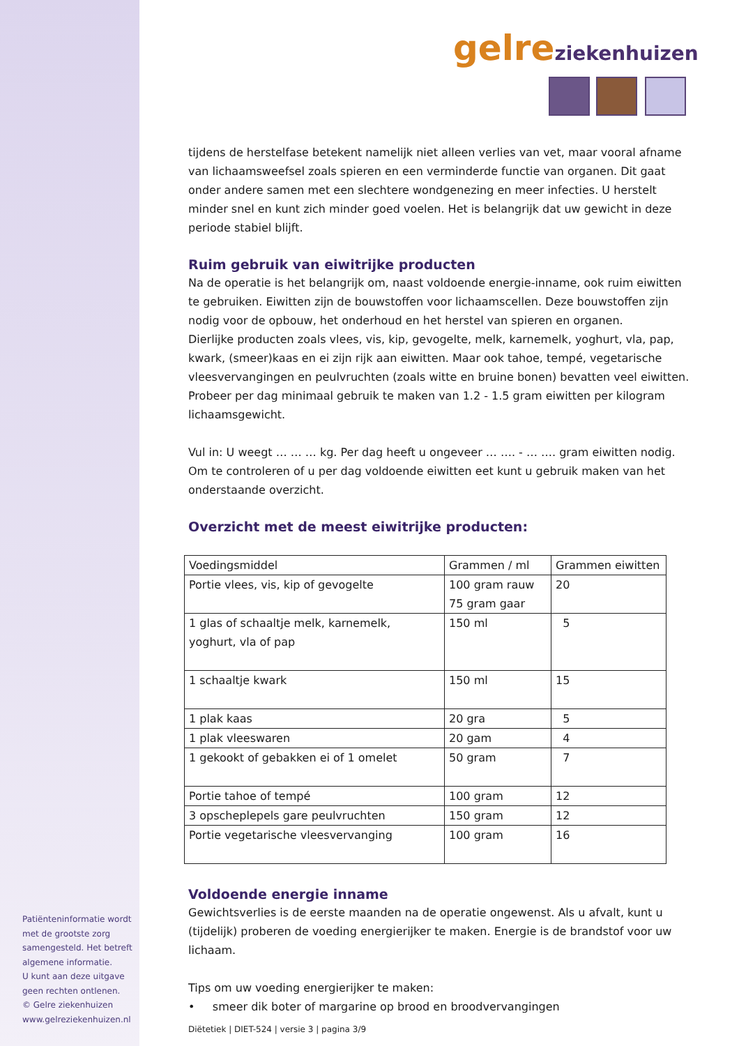gelreziekenhuizen
tijdens de herstelfase betekent namelijk niet alleen verlies van vet, maar vooral afname van lichaamsweefsel zoals spieren en een verminderde functie van organen. Dit gaat onder andere samen met een slechtere wondgenezing en meer infecties. U herstelt minder snel en kunt zich minder goed voelen. Het is belangrijk dat uw gewicht in deze periode stabiel blijft.
Ruim gebruik van eiwitrijke producten
Na de operatie is het belangrijk om, naast voldoende energie-inname, ook ruim eiwitten te gebruiken. Eiwitten zijn de bouwstoffen voor lichaamscellen. Deze bouwstoffen zijn nodig voor de opbouw, het onderhoud en het herstel van spieren en organen.
Dierlijke producten zoals vlees, vis, kip, gevogelte, melk, karnemelk, yoghurt, vla, pap, kwark, (smeer)kaas en ei zijn rijk aan eiwitten. Maar ook tahoe, tempé, vegetarische vleesvervangingen en peulvruchten (zoals witte en bruine bonen) bevatten veel eiwitten. Probeer per dag minimaal gebruik te maken van 1.2 - 1.5 gram eiwitten per kilogram lichaamsgewicht.
Vul in: U weegt … … … kg. Per dag heeft u ongeveer … …. - … …. gram eiwitten nodig. Om te controleren of u per dag voldoende eiwitten eet kunt u gebruik maken van het onderstaande overzicht.
Overzicht met de meest eiwitrijke producten:
| Voedingsmiddel | Grammen / ml | Grammen eiwitten |
| --- | --- | --- |
| Portie vlees, vis, kip of gevogelte | 100 gram rauw 75 gram gaar | 20 |
| 1 glas of schaaltje melk, karnemelk, yoghurt, vla of pap | 150 ml | 5 |
| 1 schaaltje kwark | 150 ml | 15 |
| 1 plak kaas | 20 gra | 5 |
| 1 plak vleeswaren | 20 gam | 4 |
| 1 gekookt of gebakken ei of 1 omelet | 50 gram | 7 |
| Portie tahoe of tempé | 100 gram | 12 |
| 3 opscheplepels gare peulvruchten | 150 gram | 12 |
| Portie vegetarische vleesvervanging | 100 gram | 16 |
Voldoende energie inname
Gewichtsverlies is de eerste maanden na de operatie ongewenst. Als u afvalt, kunt u (tijdelijk) proberen de voeding energierijker te maken. Energie is de brandstof voor uw lichaam.
Tips om uw voeding energierijker te maken:
• smeer dik boter of margarine op brood en broodvervangingen
Diëtetiek | DIET-524 | versie 3 | pagina 3/9
Patiënteninformatie wordt met de grootste zorg samengesteld. Het betreft algemene informatie.
U kunt aan deze uitgave geen rechten ontlenen.
© Gelre ziekenhuizen
www.gelreziekenhuizen.nl